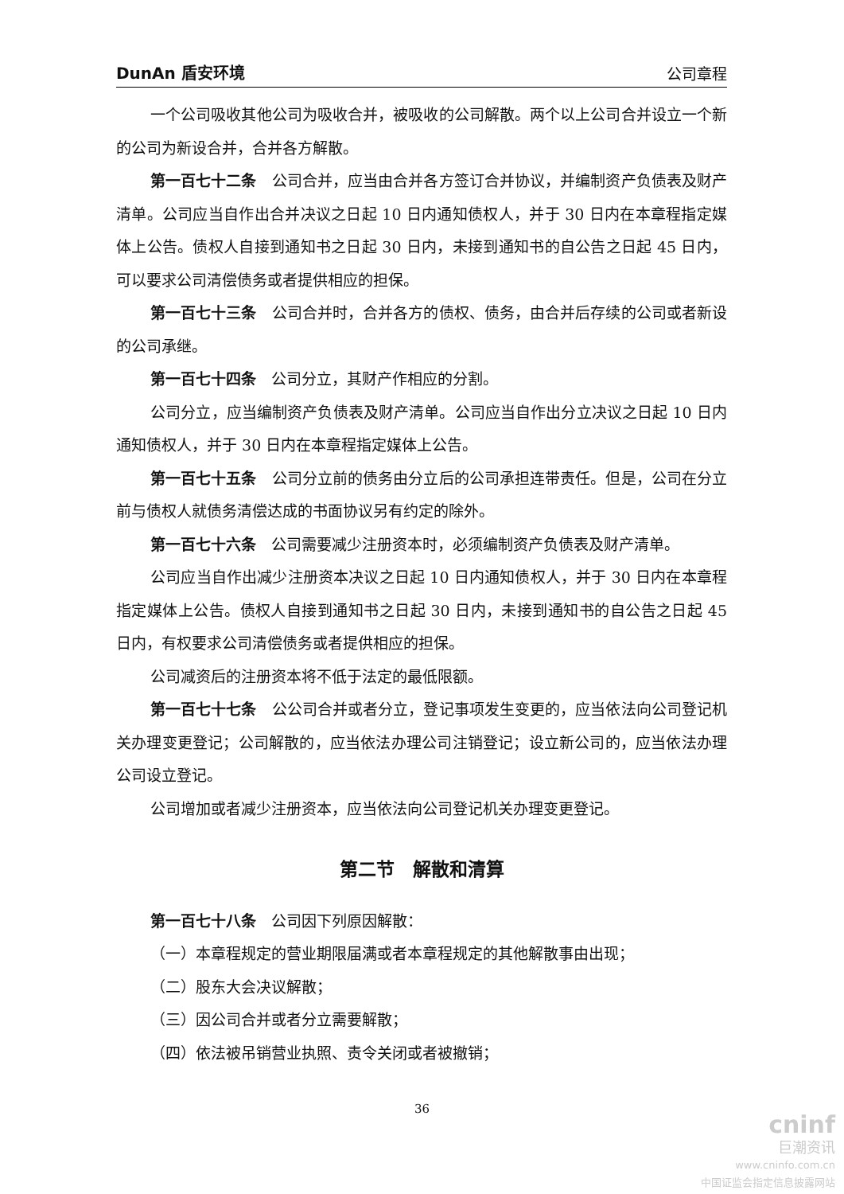DunAn 盾安环境 公司章程
一个公司吸收其他公司为吸收合并，被吸收的公司解散。两个以上公司合并设立一个新的公司为新设合并，合并各方解散。
第一百七十二条　公司合并，应当由合并各方签订合并协议，并编制资产负债表及财产清单。公司应当自作出合并决议之日起 10 日内通知债权人，并于 30 日内在本章程指定媒体上公告。债权人自接到通知书之日起 30 日内，未接到通知书的自公告之日起 45 日内，可以要求公司清偿债务或者提供相应的担保。
第一百七十三条　公司合并时，合并各方的债权、债务，由合并后存续的公司或者新设的公司承继。
第一百七十四条　公司分立，其财产作相应的分割。
公司分立，应当编制资产负债表及财产清单。公司应当自作出分立决议之日起 10 日内通知债权人，并于 30 日内在本章程指定媒体上公告。
第一百七十五条　公司分立前的债务由分立后的公司承担连带责任。但是，公司在分立前与债权人就债务清偿达成的书面协议另有约定的除外。
第一百七十六条　公司需要减少注册资本时，必须编制资产负债表及财产清单。
公司应当自作出减少注册资本决议之日起 10 日内通知债权人，并于 30 日内在本章程指定媒体上公告。债权人自接到通知书之日起 30 日内，未接到通知书的自公告之日起 45 日内，有权要求公司清偿债务或者提供相应的担保。
公司减资后的注册资本将不低于法定的最低限额。
第一百七十七条　公公司合并或者分立，登记事项发生变更的，应当依法向公司登记机关办理变更登记；公司解散的，应当依法办理公司注销登记；设立新公司的，应当依法办理公司设立登记。
公司增加或者减少注册资本，应当依法向公司登记机关办理变更登记。
第二节　解散和清算
第一百七十八条　公司因下列原因解散：
（一）本章程规定的营业期限届满或者本章程规定的其他解散事由出现；
（二）股东大会决议解散；
（三）因公司合并或者分立需要解散；
（四）依法被吊销营业执照、责令关闭或者被撤销；
36
cninf
巨潮资讯
www.cninfo.com.cn
中国证监会指定信息披露网站